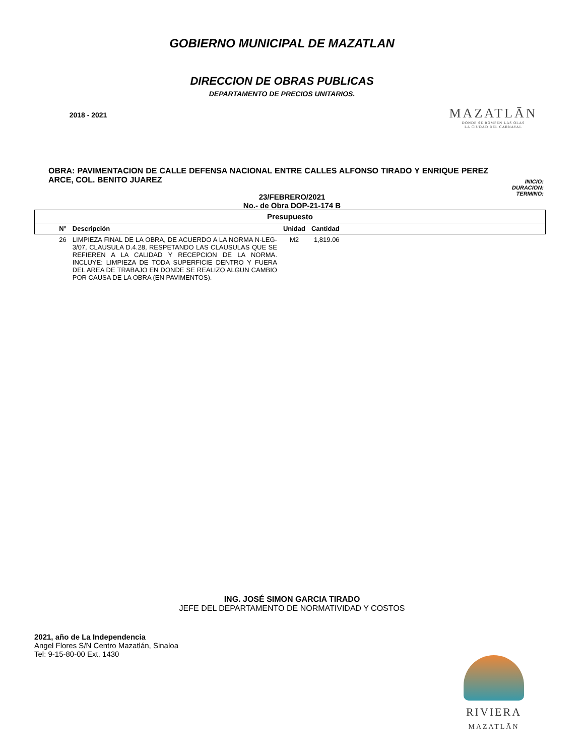2018 - 2021
GOBIERNO MUNICIPAL DE MAZATLAN
DIRECCION DE OBRAS PUBLICAS
DEPARTAMENTO DE PRECIOS UNITARIOS.
MAZATLĀN
DONDE SE ROMPEN LAS OLAS
LA CIUDAD DEL CARNAVAL
OBRA: PAVIMENTACION DE CALLE DEFENSA NACIONAL ENTRE CALLES ALFONSO TIRADO Y ENRIQUE PEREZ ARCE, COL. BENITO JUAREZ
INICIO:
DURACION:
TERMINO:
23/FEBRERO/2021
No.- de Obra DOP-21-174 B
| Presupuesto | | | | |
| --- | --- | --- | --- | --- |
| N° | Descripción | Unidad | Cantidad | |
| 26 | LIMPIEZA FINAL DE LA OBRA, DE ACUERDO A LA NORMA N-LEG-3/07, CLAUSULA D.4.28, RESPETANDO LAS CLAUSULAS QUE SE REFIEREN A LA CALIDAD Y RECEPCION DE LA NORMA. INCLUYE: LIMPIEZA DE TODA SUPERFICIE DENTRO Y FUERA DEL AREA DE TRABAJO EN DONDE SE REALIZO ALGUN CAMBIO POR CAUSA DE LA OBRA (EN PAVIMENTOS). | M2 | 1,819.06 | |
ING. JOSÉ SIMON GARCIA TIRADO
JEFE DEL DEPARTAMENTO DE NORMATIVIDAD Y COSTOS
2021, año de La Independencia
Angel Flores S/N Centro Mazatlán, Sinaloa
Tel: 9-15-80-00 Ext. 1430
RIVIERA
MAZATLĀN